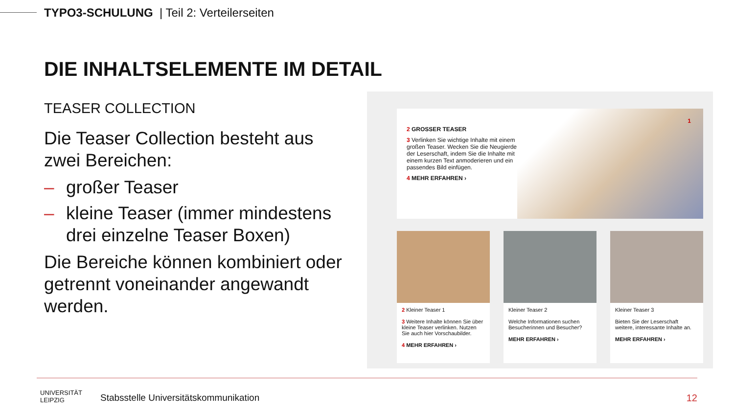TYPO3-SCHULUNG | Teil 2: Verteilerseiten
DIE INHALTSELEMENTE IM DETAIL
TEASER COLLECTION
Die Teaser Collection besteht aus zwei Bereichen:
– großer Teaser
– kleine Teaser (immer mindestens drei einzelne Teaser Boxen)
Die Bereiche können kombiniert oder getrennt voneinander angewandt werden.
2 GROSSER TEASER
3 Verlinken Sie wichtige Inhalte mit einem großen Teaser. Wecken Sie die Neugierde der Leserschaft, indem Sie die Inhalte mit einem kurzen Text anmoderieren und ein passendes Bild einfügen.
4 MEHR ERFAHREN ›
1
2 Kleiner Teaser 1
3 Weitere Inhalte können Sie über kleine Teaser verlinken. Nutzen Sie auch hier Vorschaubilder.
4 MEHR ERFAHREN ›
Kleiner Teaser 2
Welche Informationen suchen Besucherinnen und Besucher?
MEHR ERFAHREN ›
Kleiner Teaser 3
Bieten Sie der Leserschaft weitere, interessante Inhalte an.
MEHR ERFAHREN ›
UNIVERSITÄT
LEIPZIG
Stabsstelle Universitätskommunikation
12